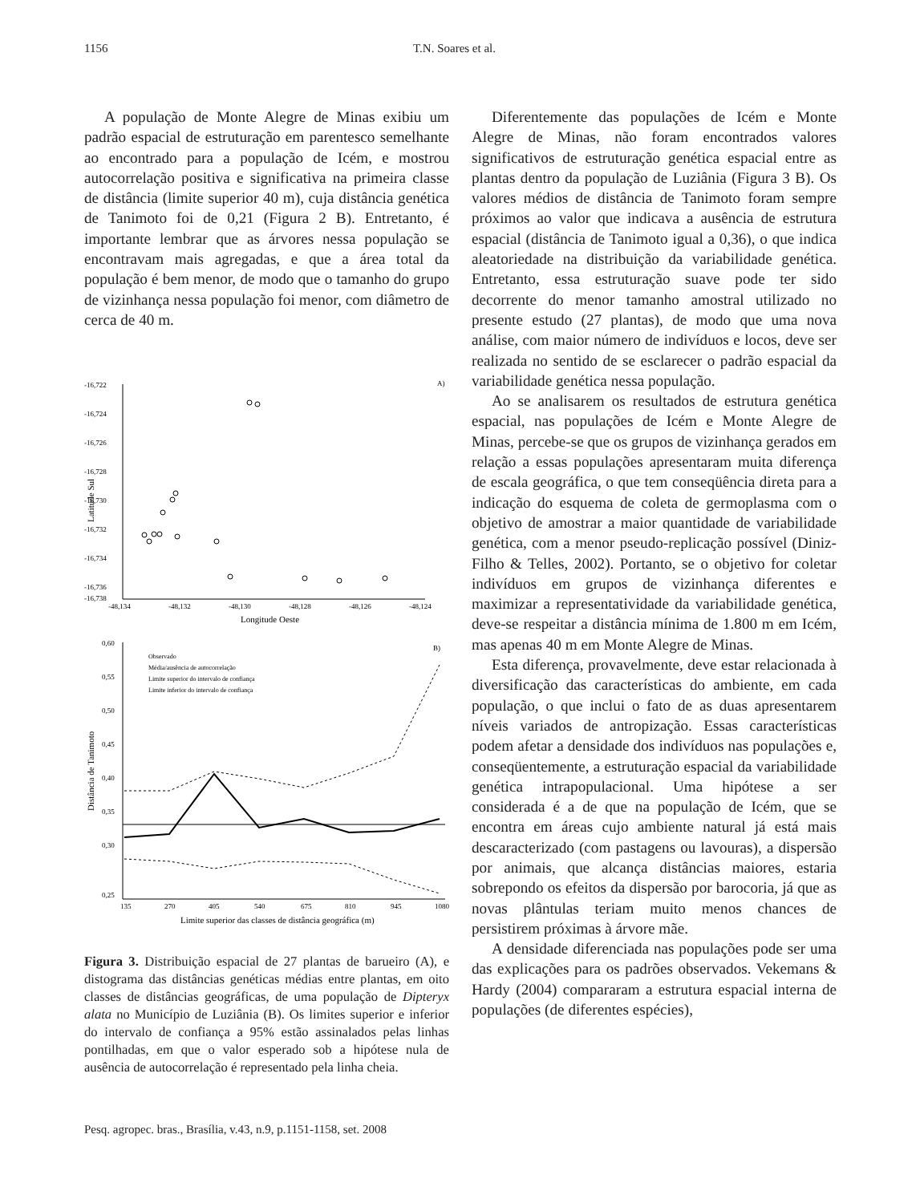1156 T.N. Soares et al.
A população de Monte Alegre de Minas exibiu um padrão espacial de estruturação em parentesco semelhante ao encontrado para a população de Icém, e mostrou autocorrelação positiva e significativa na primeira classe de distância (limite superior 40 m), cuja distância genética de Tanimoto foi de 0,21 (Figura 2 B). Entretanto, é importante lembrar que as árvores nessa população se encontravam mais agregadas, e que a área total da população é bem menor, de modo que o tamanho do grupo de vizinhança nessa população foi menor, com diâmetro de cerca de 40 m.
A)
-16,722
-16,724
-16,726
-16,728
-16,730
-16,732
-16,734
-16,736
-16,738
-48,134
-48,132
-48,130
-48,128
-48,126
-48,124
Longitude Oeste
Latitude Sul
B)
0,60
0,55
0,50
0,45
0,40
0,35
0,30
0,25
135
270
405
540
675
810
945
1080
Limite superior das classes de distância geográfica (m)
Distância de Tanimoto
Observado
Média/ausência de autocorrelação
Limite superior do intervalo de confiança
Limite inferior do intervalo de confiança
Figura 3. Distribuição espacial de 27 plantas de barueiro (A), e distograma das distâncias genéticas médias entre plantas, em oito classes de distâncias geográficas, de uma população de Dipteryx alata no Município de Luziânia (B). Os limites superior e inferior do intervalo de confiança a 95% estão assinalados pelas linhas pontilhadas, em que o valor esperado sob a hipótese nula de ausência de autocorrelação é representado pela linha cheia.
Diferentemente das populações de Icém e Monte Alegre de Minas, não foram encontrados valores significativos de estruturação genética espacial entre as plantas dentro da população de Luziânia (Figura 3 B). Os valores médios de distância de Tanimoto foram sempre próximos ao valor que indicava a ausência de estrutura espacial (distância de Tanimoto igual a 0,36), o que indica aleatoriedade na distribuição da variabilidade genética. Entretanto, essa estruturação suave pode ter sido decorrente do menor tamanho amostral utilizado no presente estudo (27 plantas), de modo que uma nova análise, com maior número de indivíduos e locos, deve ser realizada no sentido de se esclarecer o padrão espacial da variabilidade genética nessa população.
Ao se analisarem os resultados de estrutura genética espacial, nas populações de Icém e Monte Alegre de Minas, percebe-se que os grupos de vizinhança gerados em relação a essas populações apresentaram muita diferença de escala geográfica, o que tem conseqüência direta para a indicação do esquema de coleta de germoplasma com o objetivo de amostrar a maior quantidade de variabilidade genética, com a menor pseudo-replicação possível (Diniz-Filho & Telles, 2002). Portanto, se o objetivo for coletar indivíduos em grupos de vizinhança diferentes e maximizar a representatividade da variabilidade genética, deve-se respeitar a distância mínima de 1.800 m em Icém, mas apenas 40 m em Monte Alegre de Minas.
Esta diferença, provavelmente, deve estar relacionada à diversificação das características do ambiente, em cada população, o que inclui o fato de as duas apresentarem níveis variados de antropização. Essas características podem afetar a densidade dos indivíduos nas populações e, conseqüentemente, a estruturação espacial da variabilidade genética intrapopulacional. Uma hipótese a ser considerada é a de que na população de Icém, que se encontra em áreas cujo ambiente natural já está mais descaracterizado (com pastagens ou lavouras), a dispersão por animais, que alcança distâncias maiores, estaria sobrepondo os efeitos da dispersão por barocoria, já que as novas plântulas teriam muito menos chances de persistirem próximas à árvore mãe.
A densidade diferenciada nas populações pode ser uma das explicações para os padrões observados. Vekemans & Hardy (2004) compararam a estrutura espacial interna de populações (de diferentes espécies),
Pesq. agropec. bras., Brasília, v.43, n.9, p.1151-1158, set. 2008